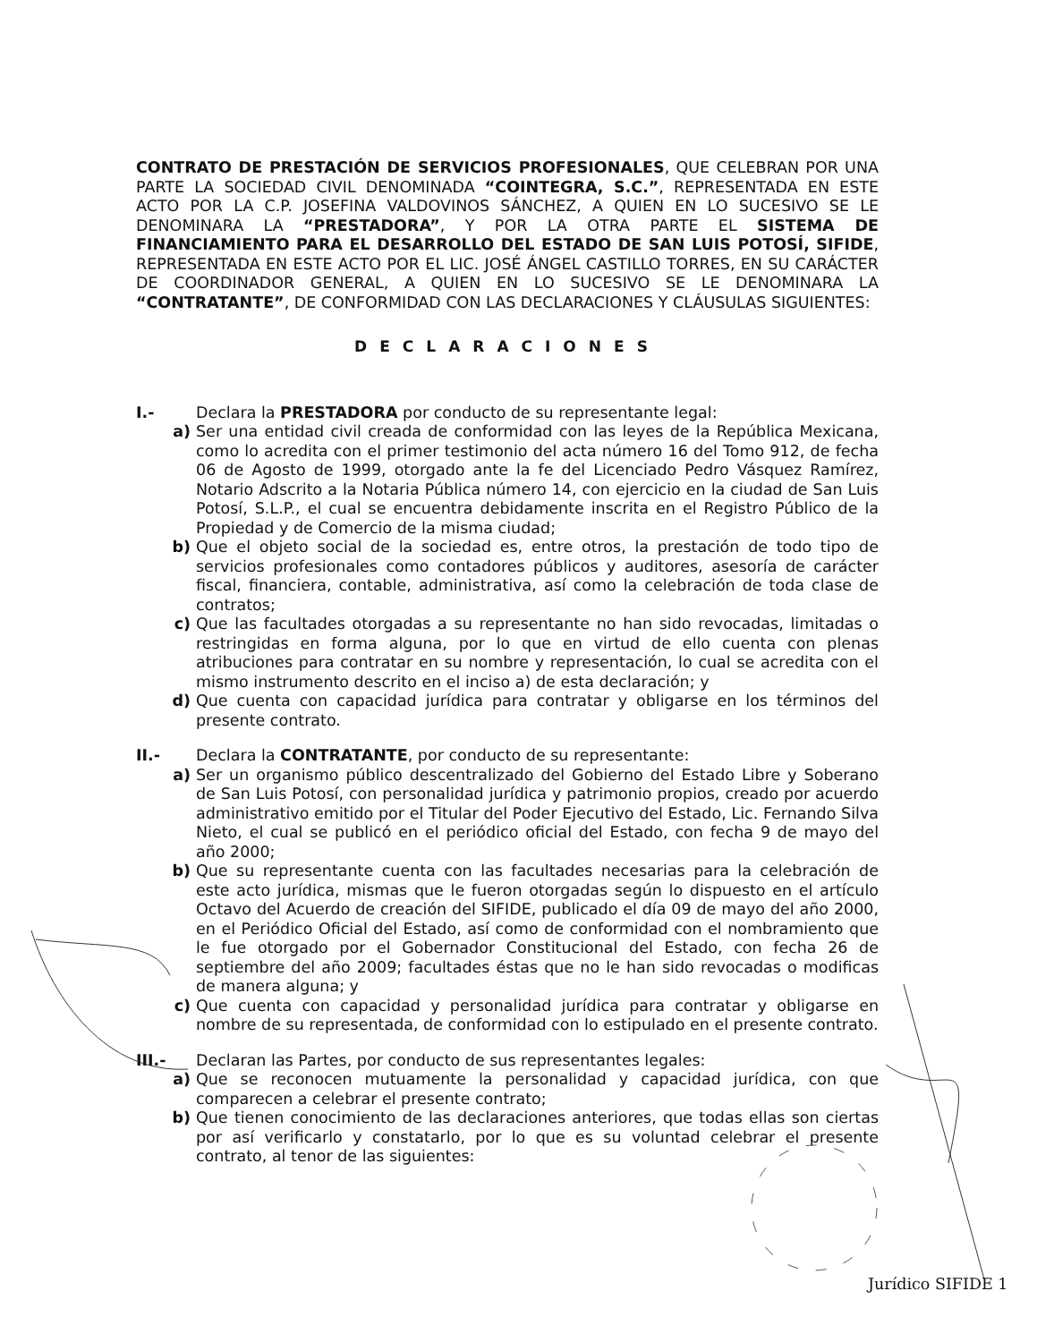CONTRATO DE PRESTACIÓN DE SERVICIOS PROFESIONALES, QUE CELEBRAN POR UNA PARTE LA SOCIEDAD CIVIL DENOMINADA “COINTEGRA, S.C.”, REPRESENTADA EN ESTE ACTO POR LA C.P. JOSEFINA VALDOVINOS SÁNCHEZ, A QUIEN EN LO SUCESIVO SE LE DENOMINARA LA “PRESTADORA”, Y POR LA OTRA PARTE EL SISTEMA DE FINANCIAMIENTO PARA EL DESARROLLO DEL ESTADO DE SAN LUIS POTOSÍ, SIFIDE, REPRESENTADA EN ESTE ACTO POR EL LIC. JOSÉ ÁNGEL CASTILLO TORRES, EN SU CARÁCTER DE COORDINADOR GENERAL, A QUIEN EN LO SUCESIVO SE LE DENOMINARA LA “CONTRATANTE”, DE CONFORMIDAD CON LAS DECLARACIONES Y CLÁUSULAS SIGUIENTES:
DECLARACIONES
I.- Declara la PRESTADORA por conducto de su representante legal:
a) Ser una entidad civil creada de conformidad con las leyes de la República Mexicana, como lo acredita con el primer testimonio del acta número 16 del Tomo 912, de fecha 06 de Agosto de 1999, otorgado ante la fe del Licenciado Pedro Vásquez Ramírez, Notario Adscrito a la Notaria Pública número 14, con ejercicio en la ciudad de San Luis Potosí, S.L.P., el cual se encuentra debidamente inscrita en el Registro Público de la Propiedad y de Comercio de la misma ciudad;
b) Que el objeto social de la sociedad es, entre otros, la prestación de todo tipo de servicios profesionales como contadores públicos y auditores, asesoría de carácter fiscal, financiera, contable, administrativa, así como la celebración de toda clase de contratos;
c) Que las facultades otorgadas a su representante no han sido revocadas, limitadas o restringidas en forma alguna, por lo que en virtud de ello cuenta con plenas atribuciones para contratar en su nombre y representación, lo cual se acredita con el mismo instrumento descrito en el inciso a) de esta declaración; y
d) Que cuenta con capacidad jurídica para contratar y obligarse en los términos del presente contrato.
II.- Declara la CONTRATANTE, por conducto de su representante:
a) Ser un organismo público descentralizado del Gobierno del Estado Libre y Soberano de San Luis Potosí, con personalidad jurídica y patrimonio propios, creado por acuerdo administrativo emitido por el Titular del Poder Ejecutivo del Estado, Lic. Fernando Silva Nieto, el cual se publicó en el periódico oficial del Estado, con fecha 9 de mayo del año 2000;
b) Que su representante cuenta con las facultades necesarias para la celebración de este acto jurídica, mismas que le fueron otorgadas según lo dispuesto en el artículo Octavo del Acuerdo de creación del SIFIDE, publicado el día 09 de mayo del año 2000, en el Periódico Oficial del Estado, así como de conformidad con el nombramiento que le fue otorgado por el Gobernador Constitucional del Estado, con fecha 26 de septiembre del año 2009; facultades éstas que no le han sido revocadas o modificas de manera alguna; y
c) Que cuenta con capacidad y personalidad jurídica para contratar y obligarse en nombre de su representada, de conformidad con lo estipulado en el presente contrato.
III.- Declaran las Partes, por conducto de sus representantes legales:
a) Que se reconocen mutuamente la personalidad y capacidad jurídica, con que comparecen a celebrar el presente contrato;
b) Que tienen conocimiento de las declaraciones anteriores, que todas ellas son ciertas por así verificarlo y constatarlo, por lo que es su voluntad celebrar el presente contrato, al tenor de las siguientes:
Jurídico SIFIDE 1